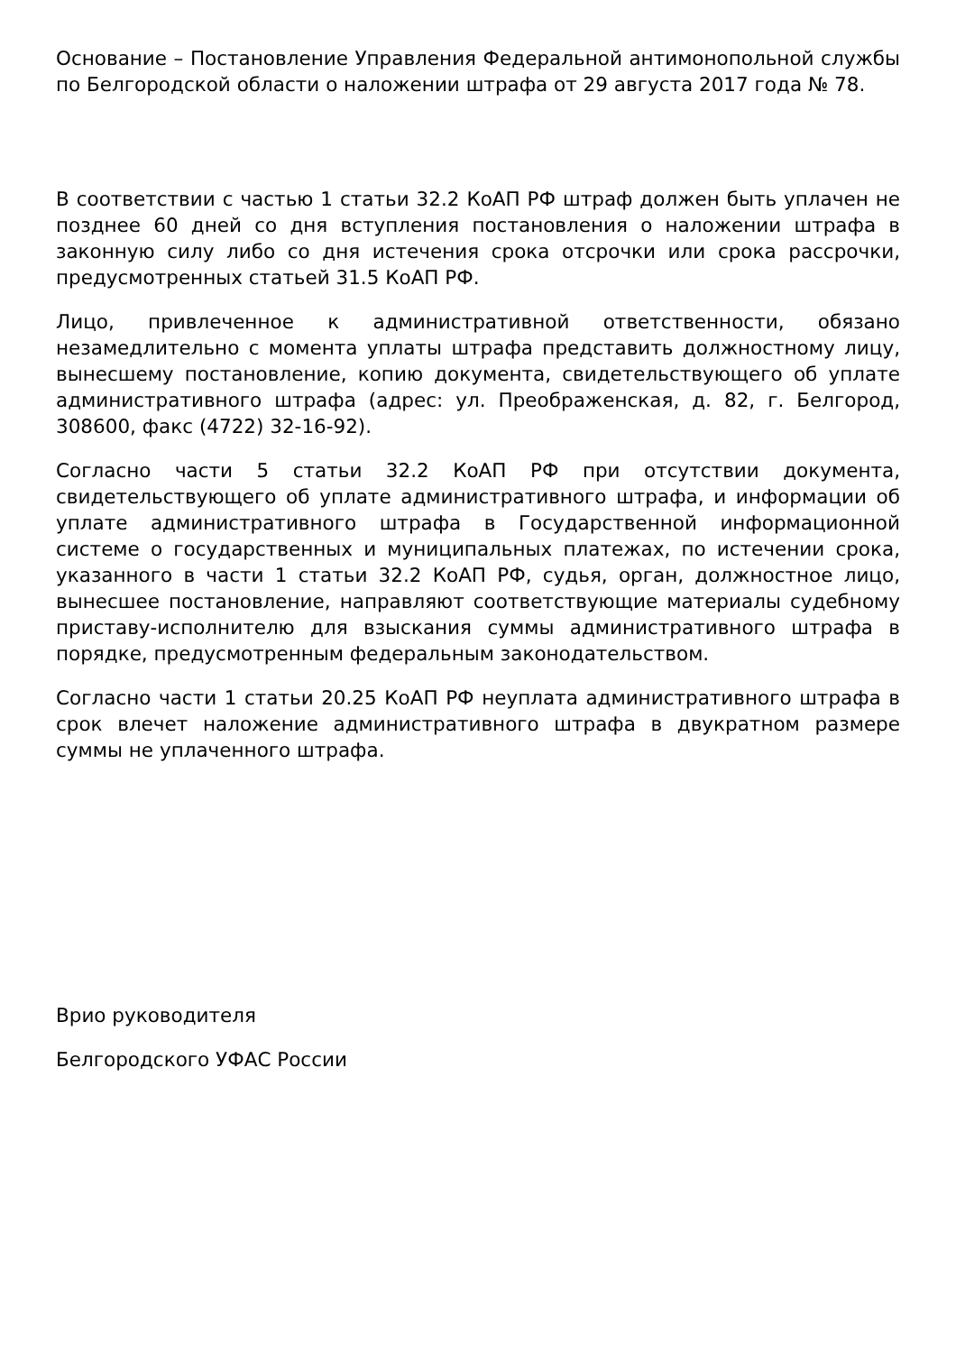Основание – Постановление Управления Федеральной антимонопольной службы по Белгородской области о наложении штрафа от 29 августа 2017 года № 78.
В соответствии с частью 1 статьи 32.2 КоАП РФ штраф должен быть уплачен не позднее 60 дней со дня вступления постановления о наложении штрафа в законную силу либо со дня истечения срока отсрочки или срока рассрочки, предусмотренных статьей 31.5 КоАП РФ.
Лицо, привлеченное к административной ответственности, обязано незамедлительно с момента уплаты штрафа представить должностному лицу, вынесшему постановление, копию документа, свидетельствующего об уплате административного штрафа (адрес: ул. Преображенская, д. 82, г. Белгород, 308600, факс (4722) 32-16-92).
Согласно части 5 статьи 32.2 КоАП РФ при отсутствии документа, свидетельствующего об уплате административного штрафа, и информации об уплате административного штрафа в Государственной информационной системе о государственных и муниципальных платежах, по истечении срока, указанного в части 1 статьи 32.2 КоАП РФ, судья, орган, должностное лицо, вынесшее постановление, направляют соответствующие материалы судебному приставу-исполнителю для взыскания суммы административного штрафа в порядке, предусмотренным федеральным законодательством.
Согласно части 1 статьи 20.25 КоАП РФ неуплата административного штрафа в срок влечет наложение административного штрафа в двукратном размере суммы не уплаченного штрафа.
Врио руководителя
Белгородского УФАС России